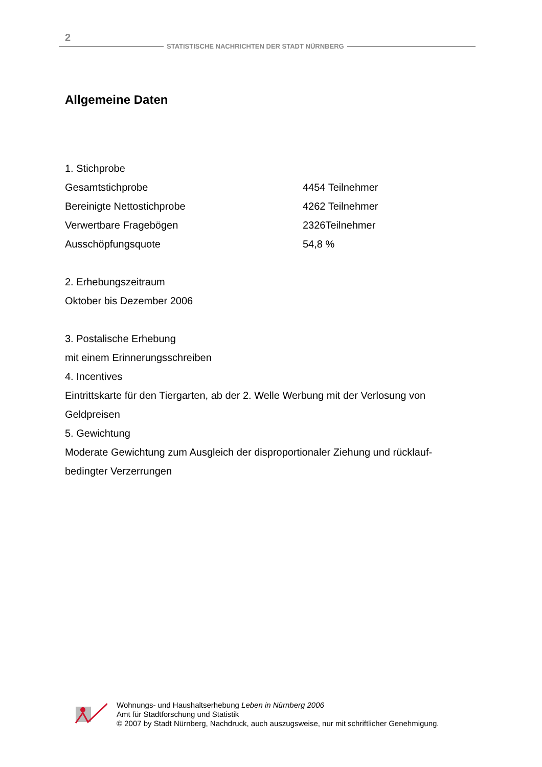2
STATISTISCHE NACHRICHTEN DER STADT NÜRNBERG
Allgemeine Daten
1. Stichprobe
Gesamtstichprobe 4454 Teilnehmer
Bereinigte Nettostichprobe 4262 Teilnehmer
Verwertbare Fragebögen 2326Teilnehmer
Ausschöpfungsquote 54,8 %
2. Erhebungszeitraum
Oktober bis Dezember 2006
3. Postalische Erhebung
mit einem Erinnerungsschreiben
4. Incentives
Eintrittskarte für den Tiergarten, ab der 2. Welle Werbung mit der Verlosung von Geldpreisen
5. Gewichtung
Moderate Gewichtung zum Ausgleich der disproportionaler Ziehung und rücklauf-bedingter Verzerrungen
Wohnungs- und Haushaltserhebung Leben in Nürnberg 2006
Amt für Stadtforschung und Statistik
© 2007 by Stadt Nürnberg, Nachdruck, auch auszugsweise, nur mit schriftlicher Genehmigung.